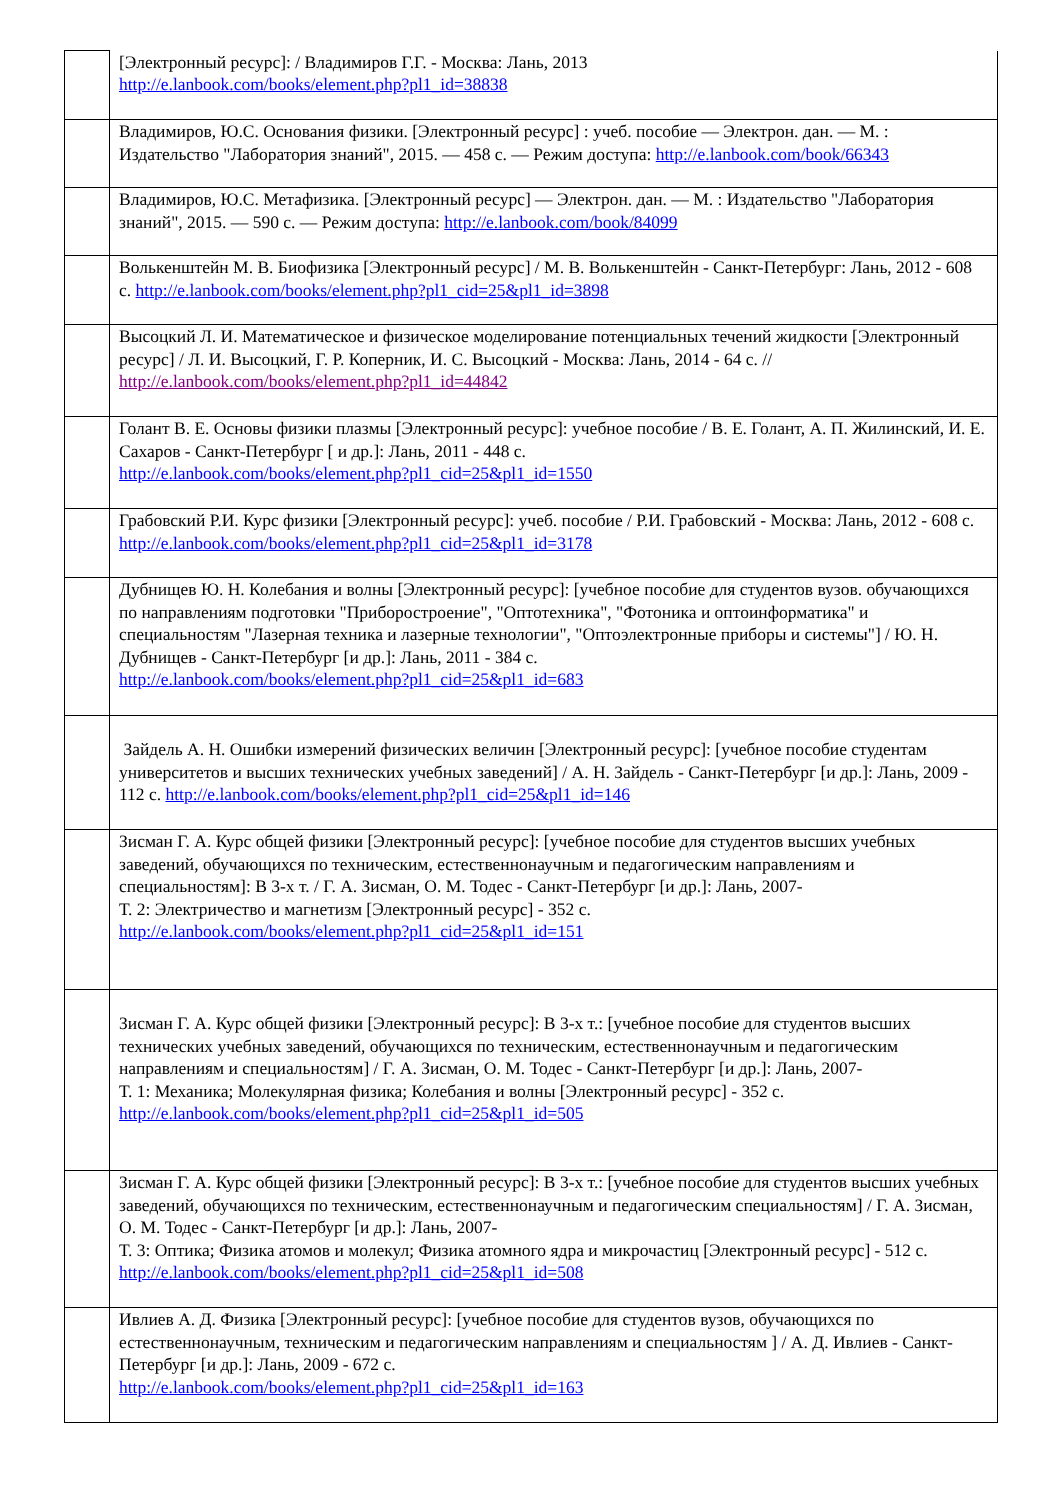| | [Электронный ресурс]: / Владимиров Г.Г. - Москва: Лань, 2013 http://e.lanbook.com/books/element.php?pl1_id=38838 |
| | Владимиров, Ю.С. Основания физики. [Электронный ресурс] : учеб. пособие — Электрон. дан. — М. : Издательство "Лаборатория знаний", 2015. — 458 с. — Режим доступа: http://e.lanbook.com/book/66343 |
| | Владимиров, Ю.С. Метафизика. [Электронный ресурс] — Электрон. дан. — М. : Издательство "Лаборатория знаний", 2015. — 590 с. — Режим доступа: http://e.lanbook.com/book/84099 |
| | Волькенштейн М. В. Биофизика [Электронный ресурс] / М. В. Волькенштейн - Санкт-Петербург: Лань, 2012 - 608 с. http://e.lanbook.com/books/element.php?pl1_cid=25&pl1_id=3898 |
| | Высоцкий Л. И. Математическое и физическое моделирование потенциальных течений жидкости [Электронный ресурс] / Л. И. Высоцкий, Г. Р. Коперник, И. С. Высоцкий - Москва: Лань, 2014 - 64 с. // http://e.lanbook.com/books/element.php?pl1_id=44842 |
| | Голант В. Е. Основы физики плазмы [Электронный ресурс]: учебное пособие / В. Е. Голант, А. П. Жилинский, И. Е. Сахаров - Санкт-Петербург [ и др.]: Лань, 2011 - 448 с. http://e.lanbook.com/books/element.php?pl1_cid=25&pl1_id=1550 |
| | Грабовский Р.И. Курс физики [Электронный ресурс]: учеб. пособие / Р.И. Грабовский - Москва: Лань, 2012 - 608 с. http://e.lanbook.com/books/element.php?pl1_cid=25&pl1_id=3178 |
| | Дубнищев Ю. Н. Колебания и волны [Электронный ресурс]: [учебное пособие для студентов вузов. обучающихся по направлениям подготовки "Приборостроение", "Оптотехника", "Фотоника и оптоинформатика" и специальностям "Лазерная техника и лазерные технологии", "Оптоэлектронные приборы и системы"] / Ю. Н. Дубнищев - Санкт-Петербург [и др.]: Лань, 2011 - 384 с. http://e.lanbook.com/books/element.php?pl1_cid=25&pl1_id=683 |
| | Зайдель А. Н. Ошибки измерений физических величин [Электронный ресурс]: [учебное пособие студентам университетов и высших технических учебных заведений] / А. Н. Зайдель - Санкт-Петербург [и др.]: Лань, 2009 - 112 с. http://e.lanbook.com/books/element.php?pl1_cid=25&pl1_id=146 |
| | Зисман Г. А. Курс общей физики [Электронный ресурс]: [учебное пособие для студентов высших учебных заведений, обучающихся по техническим, естественнонаучным и педагогическим направлениям и специальностям]: В 3-х т. / Г. А. Зисман, О. М. Тодес - Санкт-Петербург [и др.]: Лань, 2007- Т. 2: Электричество и магнетизм [Электронный ресурс] - 352 с. http://e.lanbook.com/books/element.php?pl1_cid=25&pl1_id=151 |
| | Зисман Г. А. Курс общей физики [Электронный ресурс]: В 3-х т.: [учебное пособие для студентов высших технических учебных заведений, обучающихся по техническим, естественнонаучным и педагогическим направлениям и специальностям] / Г. А. Зисман, О. М. Тодес - Санкт-Петербург [и др.]: Лань, 2007- Т. 1: Механика; Молекулярная физика; Колебания и волны [Электронный ресурс] - 352 с. http://e.lanbook.com/books/element.php?pl1_cid=25&pl1_id=505 |
| | Зисман Г. А. Курс общей физики [Электронный ресурс]: В 3-х т.: [учебное пособие для студентов высших учебных заведений, обучающихся по техническим, естественнонаучным и педагогическим специальностям] / Г. А. Зисман, О. М. Тодес - Санкт-Петербург [и др.]: Лань, 2007- Т. 3: Оптика; Физика атомов и молекул; Физика атомного ядра и микрочастиц [Электронный ресурс] - 512 с. http://e.lanbook.com/books/element.php?pl1_cid=25&pl1_id=508 |
| | Ивлиев А. Д. Физика [Электронный ресурс]: [учебное пособие для студентов вузов, обучающихся по естественнонаучным, техническим и педагогическим направлениям и специальностям ] / А. Д. Ивлиев - Санкт-Петербург [и др.]: Лань, 2009 - 672 с. http://e.lanbook.com/books/element.php?pl1_cid=25&pl1_id=163 |